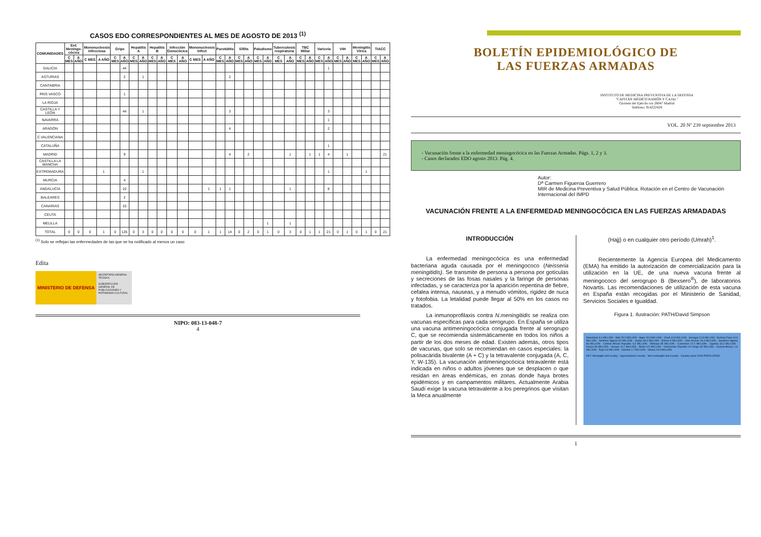CASOS EDO CORRESPONDIENTES AL MES DE AGOSTO DE 2013 <sup>(1)</sup>
| COMUNIDADES | Enf. Meningo-cócica | | Mononucleosis infecciosa | | Gripe | | Hepatitis A | | Hepatitis B | | Infección Gonocócica | | Mononucleosis infect | | Parotiditis | | Sífilis | | Paludismo | | Tuberculosis respiratoria | | TBC Miliar | | Varicela | | VIH | | Meningitis Vírica | | TIACC | |
| --- | --- | --- | --- | --- | --- | --- | --- | --- | --- | --- | --- | --- | --- | --- | --- | --- | --- | --- | --- | --- | --- | --- | --- | --- | --- | --- | --- | --- | --- | --- | --- | --- |
| | C MES | A AÑO | C MES | A AÑO | C MES | A AÑO | C MES | A AÑO | C MES | A AÑO | C MES | A AÑO | C MES | A AÑO | C MES | A AÑO | C MES | A AÑO | C MES | A AÑO | C MES | A AÑO | C MES | A AÑO | C MES | A AÑO | C MES | A AÑO | C MES | A AÑO | C MES | A AÑO |
| GALICIA | | | | | | 44 | | | | | | | | | | | | | | | | | | | | 1 | | | | | | |
| ASTURIAS | | | | | | 2 | | 1 | | | | | | | | 2 | | | | | | | | | | | | | | | | |
| CANTABRIA | | | | | | | | | | | | | | | | | | | | | | | | | | | | | | | | |
| PAÍS VASCO | | | | | | 1 | | | | | | | | | | | | | | | | | | | | | | | | | | |
| LA RIOJA | | | | | | | | | | | | | | | | | | | | | | | | | | | | | | | | |
| CASTILLA Y LEÓN | | | | | | 44 | | 1 | | | | | | | | 3 | | | | | | | | | | 3 | | | | | | |
| NAVARRA | | | | | | | | | | | | | | | | | | | | | | | | | | 1 | | | | | | |
| ARAGÓN | | | | | | | | | | | | | | | | 4 | | | | | | | | | | 2 | | | | | | |
| C.VALENCIANA | | | | | | | | | | | | | | | | | | | | | | | | | | | | | | | | |
| CATALUÑA | | | | | | | | | | | | | | | | | | | | | | | | | | 1 | | | | | | |
| MADRID | | | | | | 9 | | | | | | | | | | 4 | | 2 | | | | 1 | | 1 | 1 | 4 | | 1 | | | | 21 |
| CASTILLA LA MANCHA | | | | | | | | | | | | | | | | | | | | | | | | | | | | | | | | |
| EXTREMADURA | | | | 1 | | | | 1 | | | | | | | | | | | | | | | | | | 1 | | | | 1 | | |
| MURCIA | | | | | | 4 | | | | | | | | | | | | | | | | | | | | | | | | | | |
| ANDALUCÍA | | | | | | 10 | | | | | | | | 1 | 1 | 1 | | | | | | 1 | | | | 8 | | | | | | |
| BALEARES | | | | | | 2 | | | | | | | | | | | | | | | | | | | | | | | | | | |
| CANARIAS | | | | | | 10 | | | | | | | | | | | | | | | | | | | | | | | | | | |
| CEUTA | | | | | | | | | | | | | | | | | | | | | | | | | | | | | | | | |
| MELILLA | | | | | | | | | | | | | | | | | | | | 1 | | 1 | | | | | | | | | | |
| TOTAL | 0 | 0 | 0 | 1 | 0 | 126 | 0 | 3 | 0 | 0 | 0 | 0 | 0 | 1 | 1 | 14 | 0 | 2 | 0 | 1 | 0 | 3 | 0 | 1 | 1 | 21 | 0 | 1 | 0 | 1 | 0 | 21 |
<sup>(1)</sup> Solo se reflejan las enfermedades de las que se ha notificado al menos un caso
Edita
MINISTERIO DE DEFENSA
SECRETARÍA GENERAL TÉCNICA
SUBDIRECCIÓN GENERAL DE PUBLICACIONES Y PATRIMONIO CULTURAL
NIPO: 083-13-048-7
4
BOLETÍN EPIDEMIOLÓGICO DE
LAS FUERZAS ARMADAS
INSTITUTO DE MEDICINA PREVENTIVA DE LA DEFENSA
"CAPITÁN MÉDICO RAMÓN Y CAJAL"
Glorieta del Ejército s/n 28047 Madrid
Teléfono: 914222428
VOL. 20 Nº 239 septiembre 2013
- Vacunación frente a la enfermedad meningocócica en las Fuerzas Armadas. Págs. 1, 2 y 3.
- Casos declarados EDO agosto 2013. Pág. 4.
Autor:
Dª Carmen Figueroa Guerrero
MIR de Medicina Preventiva y Salud Pública. Rotación en el Centro de Vacunación Internacional del IMPD
VACUNACIÓN FRENTE A LA ENFERMEDAD MENINGOCÓCICA EN LAS FUERZAS ARMADADAS
INTRODUCCIÓN
La enfermedad meningocócica es una enfermedad bacteriana aguda causada por el meningococo (Neisseria meningitidis). Se transmite de persona a persona por gotículas y secreciones de las fosas nasales y la faringe de personas infectadas, y se caracteriza por la aparición repentina de fiebre, cefalea intensa, nauseas, y a menudo vómitos, rigidez de nuca y fotofobia. La letalidad puede llegar al 50% en los casos no tratados.
La inmunoprofilaxis contra N.meningitidis se realiza con vacunas específicas para cada serogrupo. En España se utiliza una vacuna antimeningocócica conjugada frente al serogrupo C, que se recomienda sistemáticamente en todos los niños a partir de los dos meses de edad. Existen además, otros tipos de vacunas, que solo se recomiendan en casos especiales: la polisacárida bivalente (A + C) y la tetravalente conjugada (A, C, Y, W-135). La vacunación antimeningocócica tetravalente está indicada en niños o adultos jóvenes que se desplacen o que residan en áreas endémicas, en zonas donde haya brotes epidémicos y en campamentos militares. Actualmente Arabia Saudí exige la vacuna tetravalente a los peregrinos que visitan la Meca anualmente
(Hajj) o en cualquier otro período (Umrah)<sup>1</sup>.
Recientemente la Agencia Europea del Medicamento (EMA) ha emitido la autorización de comercialización para la utilización en la UE, de una nueva vacuna frente al meningococo del serogrupo B (Bexsero<sup>®</sup>), de laboratorios Novartis. Las recomendaciones de utilización de esta vacuna en España están recogidas por el Ministerio de Sanidad, Servicios Sociales e Igualdad.
Figura 1. Ilustración: PATH/David Simpson
Mauritania 3.4 MILLION · Mali 15.2 MILLION · Niger 15.9 MILLION · Chad 10.8 MILLION · Senegal 12.8 MILLION · Burkina Faso 16.6 MILLION · Northern Nigeria 60 MILLION · Sudan 39.4 MILLION · Eritrea 5 MILLION · Cote d'Ivoire 19.4 MILLION · Southern Nigeria 83 MILLION · Central African Republic 4.3 MILLION · Ethiopia 85 MILLION · Cameroon 17.4 MILLION · Uganda 33.3 MILLION · Kenya 38 MILLION · Guinea 10.2 MILLION · Benin 9.5 MILLION · Democratic Republic of Congo 65 MILLION · Guinea-Bissau 1.8 MILLION · Togo 6.8 MILLION · Gambia 1.7 MILLION · Ghana 23.9 MILLION
KEY: Meningitis belt country · Hyperendemic country · Non-meningitis belt country · Country name 2009 POPULATION
1